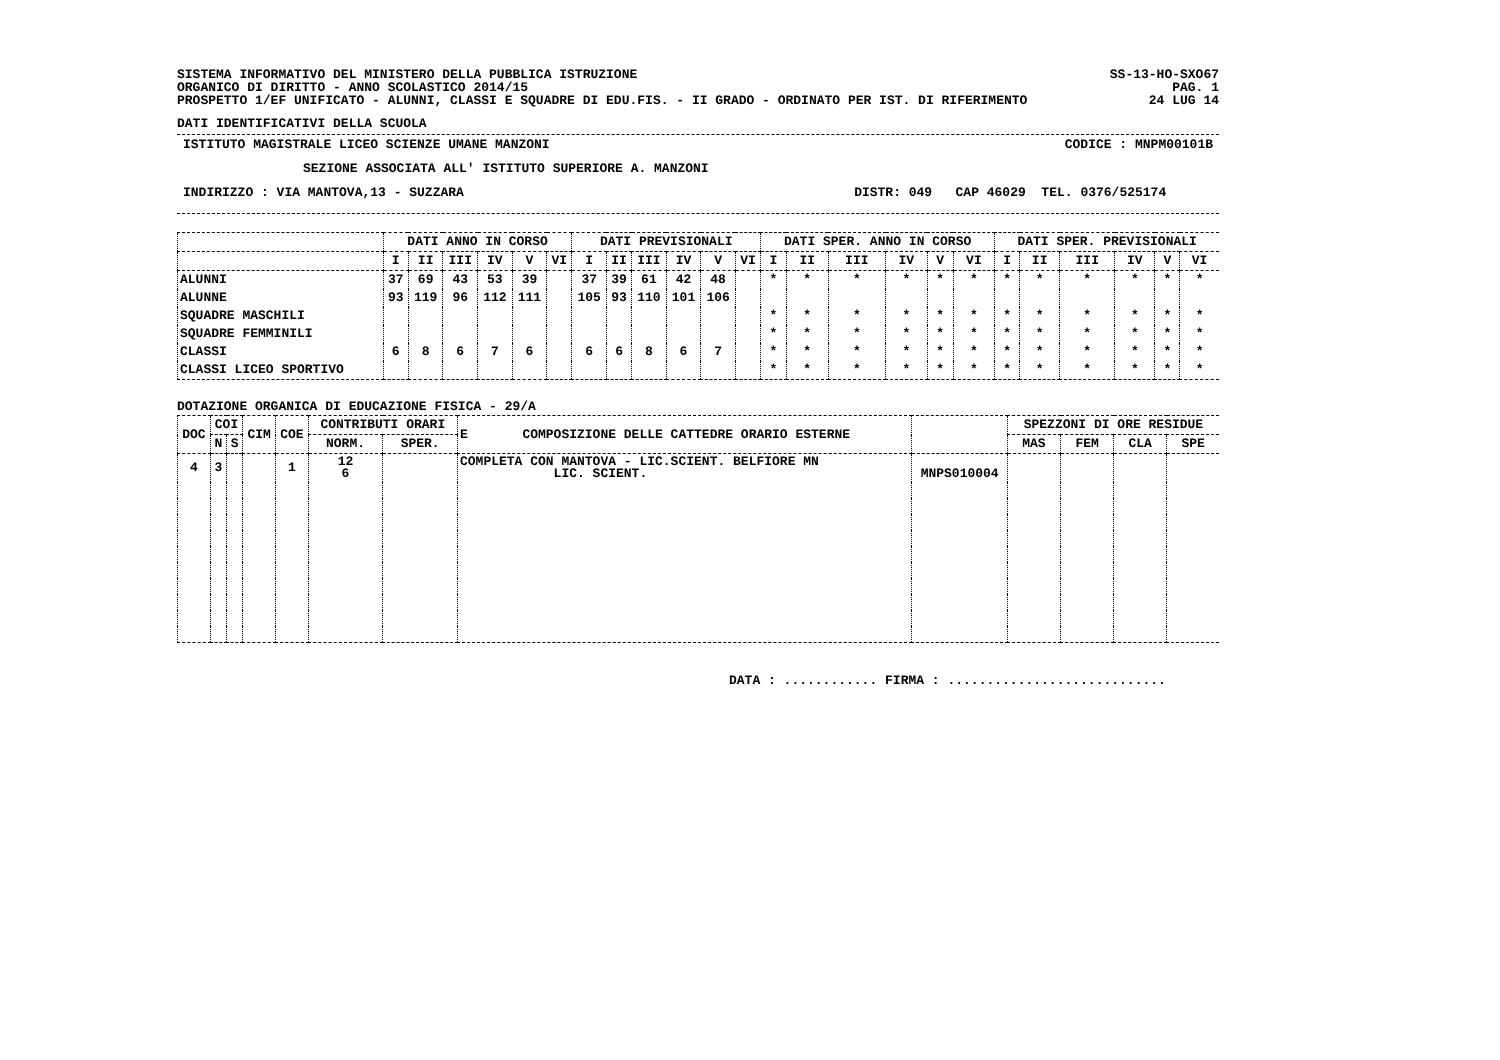SISTEMA INFORMATIVO DEL MINISTERO DELLA PUBBLICA ISTRUZIONE
ORGANICO DI DIRITTO - ANNO SCOLASTICO 2014/15
PROSPETTO 1/EF UNIFICATO - ALUNNI, CLASSI E SQUADRE DI EDU.FIS. - II GRADO - ORDINATO PER IST. DI RIFERIMENTO
SS-13-HO-SXO67
PAG. 1
24 LUG 14
DATI IDENTIFICATIVI DELLA SCUOLA
ISTITUTO MAGISTRALE LICEO SCIENZE UMANE MANZONI CODICE : MNPM00101B
SEZIONE ASSOCIATA ALL' ISTITUTO SUPERIORE A. MANZONI
INDIRIZZO : VIA MANTOVA,13 - SUZZARA DISTR: 049 CAP 46029 TEL. 0376/525174
| | DATI ANNO IN CORSO | | | | | | DATI PREVISIONALI | | | | | | DATI SPER. ANNO IN CORSO | | | | | | DATI SPER. PREVISIONALI | | | | | |
| --- | --- | --- | --- | --- | --- | --- | --- | --- | --- | --- | --- | --- | --- | --- | --- | --- | --- | --- | --- | --- | --- | --- | --- | --- |
| | I | II | III | IV | V | VI | I | II | III | IV | V | VI | I | II | III | IV | V | VI | I | II | III | IV | V | VI |
| ALUNNI | 37 | 69 | 43 | 53 | 39 | | 37 | 39 | 61 | 42 | 48 | | * | * | * | * | * | * | * | * | * | * | * | * |
| ALUNNE | 93 | 119 | 96 | 112 | 111 | | 105 | 93 | 110 | 101 | 106 | | | | | | | | | | | | | |
| SQUADRE MASCHILI | | | | | | | | | | | | | * | * | * | * | * | * | * | * | * | * | * | * |
| SQUADRE FEMMINILI | | | | | | | | | | | | | * | * | * | * | * | * | * | * | * | * | * | * |
| CLASSI | 6 | 8 | 6 | 7 | 6 | | 6 | 6 | 8 | 6 | 7 | | * | * | * | * | * | * | * | * | * | * | * | * |
| CLASSI LICEO SPORTIVO | | | | | | | | | | | | | * | * | * | * | * | * | * | * | * | * | * | * |
DOTAZIONE ORGANICA DI EDUCAZIONE FISICA - 29/A
| DOC | COI | | CIM | COE | CONTRIBUTI ORARI | | E COMPOSIZIONE DELLE CATTEDRE ORARIO ESTERNE | | SPEZZONI DI ORE RESIDUE | | | |
| --- | --- | --- | --- | --- | --- | --- | --- | --- | --- | --- | --- | --- |
| | N | S | | | NORM. | SPER. | | | MAS | FEM | CLA | SPE |
| 4 | 3 | | | 1 | 12 6 | | COMPLETA CON MANTOVA - LIC.SCIENT. BELFIORE MN LIC. SCIENT. | MNPS010004 | | | | |
DATA : ............ FIRMA : ............................